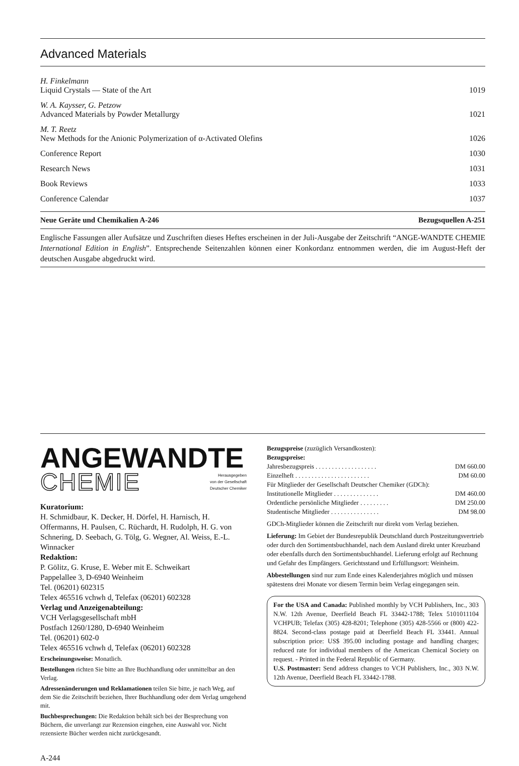Advanced Materials
H. Finkelmann
Liquid Crystals — State of the Art 1019
W. A. Kaysser, G. Petzow
Advanced Materials by Powder Metallurgy 1021
M. T. Reetz
New Methods for the Anionic Polymerization of α-Activated Olefins 1026
Conference Report 1030
Research News 1031
Book Reviews 1033
Conference Calendar 1037
Neue Geräte und Chemikalien A-246 Bezugsquellen A-251
Englische Fassungen aller Aufsätze und Zuschriften dieses Heftes erscheinen in der Juli-Ausgabe der Zeitschrift “ANGE-WANDTE CHEMIE International Edition in English”. Entsprechende Seitenzahlen können einer Konkordanz entnommen werden, die im August-Heft der deutschen Ausgabe abgedruckt wird.
ANGEWANDTE
CHEMIE Herausgegeben
von der Gesellschaft
Deutscher Chemiker
Kuratorium:
H. Schmidbaur, K. Decker, H. Dörfel, H. Harnisch, H. Offermanns, H. Paulsen, C. Rüchardt, H. Rudolph, H. G. von Schnering, D. Seebach, G. Tölg, G. Wegner, Al. Weiss, E.-L. Winnacker
Redaktion:
P. Gölitz, G. Kruse, E. Weber mit E. Schweikart
Pappelallee 3, D-6940 Weinheim
Tel. (06201) 602315
Telex 465516 vchwh d, Telefax (06201) 602328
Verlag und Anzeigenabteilung:
VCH Verlagsgesellschaft mbH
Postfach 1260/1280, D-6940 Weinheim
Tel. (06201) 602-0
Telex 465516 vchwh d, Telefax (06201) 602328
Erscheinungsweise: Monatlich.
Bestellungen richten Sie bitte an Ihre Buchhandlung oder unmittelbar an den Verlag.
Adressenänderungen und Reklamationen teilen Sie bitte, je nach Weg, auf dem Sie die Zeitschrift beziehen, Ihrer Buchhandlung oder dem Verlag umgehend mit.
Buchbesprechungen: Die Redaktion behält sich bei der Besprechung von Büchern, die unverlangt zur Rezension eingehen, eine Auswahl vor. Nicht rezensierte Bücher werden nicht zurückgesandt.
A-244
Bezugspreise (zuzüglich Versandkosten):
Bezugspreise:
Jahresbezugspreis . . . . . . . . . . . . . . . . . . . DM 660.00
Einzelheft . . . . . . . . . . . . . . . . . . . . . . . DM 60.00
Für Mitglieder der Gesellschaft Deutscher Chemiker (GDCh):
Institutionelle Mitglieder . . . . . . . . . . . . . . DM 460.00
Ordentliche persönliche Mitglieder . . . . . . . . . DM 250.00
Studentische Mitglieder . . . . . . . . . . . . . . . DM 98.00
GDCh-Mitglieder können die Zeitschrift nur direkt vom Verlag beziehen.
Lieferung: Im Gebiet der Bundesrepublik Deutschland durch Postzeitungsvertrieb oder durch den Sortimentsbuchhandel, nach dem Ausland direkt unter Kreuzband oder ebenfalls durch den Sortimentsbuchhandel. Lieferung erfolgt auf Rechnung und Gefahr des Empfängers. Gerichtsstand und Erfüllungsort: Weinheim.
Abbestellungen sind nur zum Ende eines Kalenderjahres möglich und müssen spätestens drei Monate vor diesem Termin beim Verlag eingegangen sein.
For the USA and Canada: Published monthly by VCH Publishers, Inc., 303 N.W. 12th Avenue, Deerfield Beach FL 33442-1788; Telex 5101011104 VCHPUB; Telefax (305) 428-8201; Telephone (305) 428-5566 or (800) 422-8824. Second-class postage paid at Deerfield Beach FL 33441. Annual subscription price: US$ 395.00 including postage and handling charges; reduced rate for individual members of the American Chemical Society on request. - Printed in the Federal Republic of Germany.
U.S. Postmaster: Send address changes to VCH Publishers, Inc., 303 N.W. 12th Avenue, Deerfield Beach FL 33442-1788.